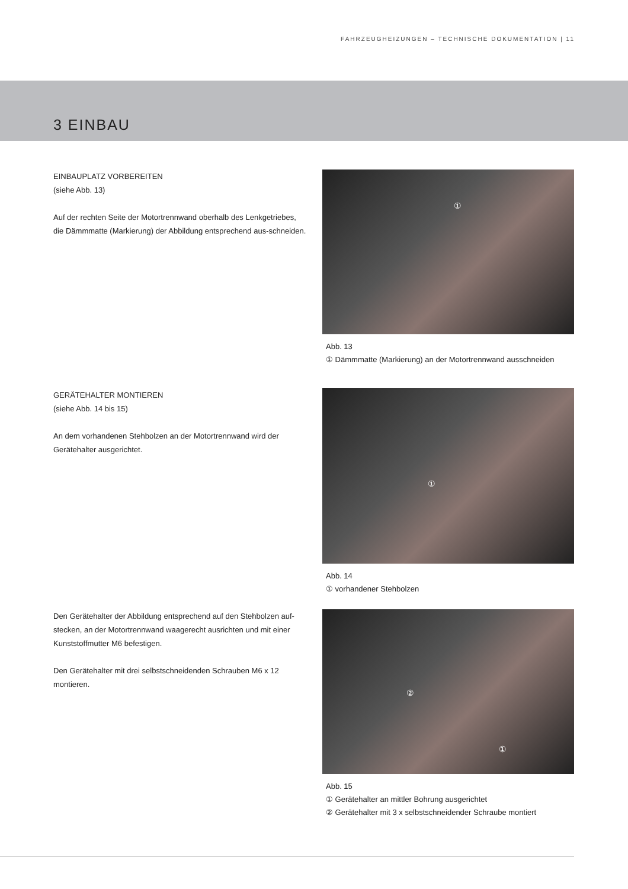FAHRZEUGHEIZUNGEN – TECHNISCHE DOKUMENTATION | 11
3 EINBAU
EINBAUPLATZ VORBEREITEN
(siehe Abb. 13)
Auf der rechten Seite der Motortrennwand oberhalb des Lenkgetriebes, die Dämmmatte (Markierung) der Abbildung entsprechend aus-schneiden.
①
Abb. 13
① Dämmmatte (Markierung) an der Motortrennwand ausschneiden
GERÄTEHALTER MONTIEREN
(siehe Abb. 14 bis 15)
An dem vorhandenen Stehbolzen an der Motortrennwand wird der Gerätehalter ausgerichtet.
①
Abb. 14
① vorhandener Stehbolzen
Den Gerätehalter der Abbildung entsprechend auf den Stehbolzen auf-stecken, an der Motortrennwand waagerecht ausrichten und mit einer Kunststoffmutter M6 befestigen.
Den Gerätehalter mit drei selbstschneidenden Schrauben M6 x 12 montieren.
②
①
Abb. 15
① Gerätehalter an mittler Bohrung ausgerichtet
② Gerätehalter mit 3 x selbstschneidender Schraube montiert